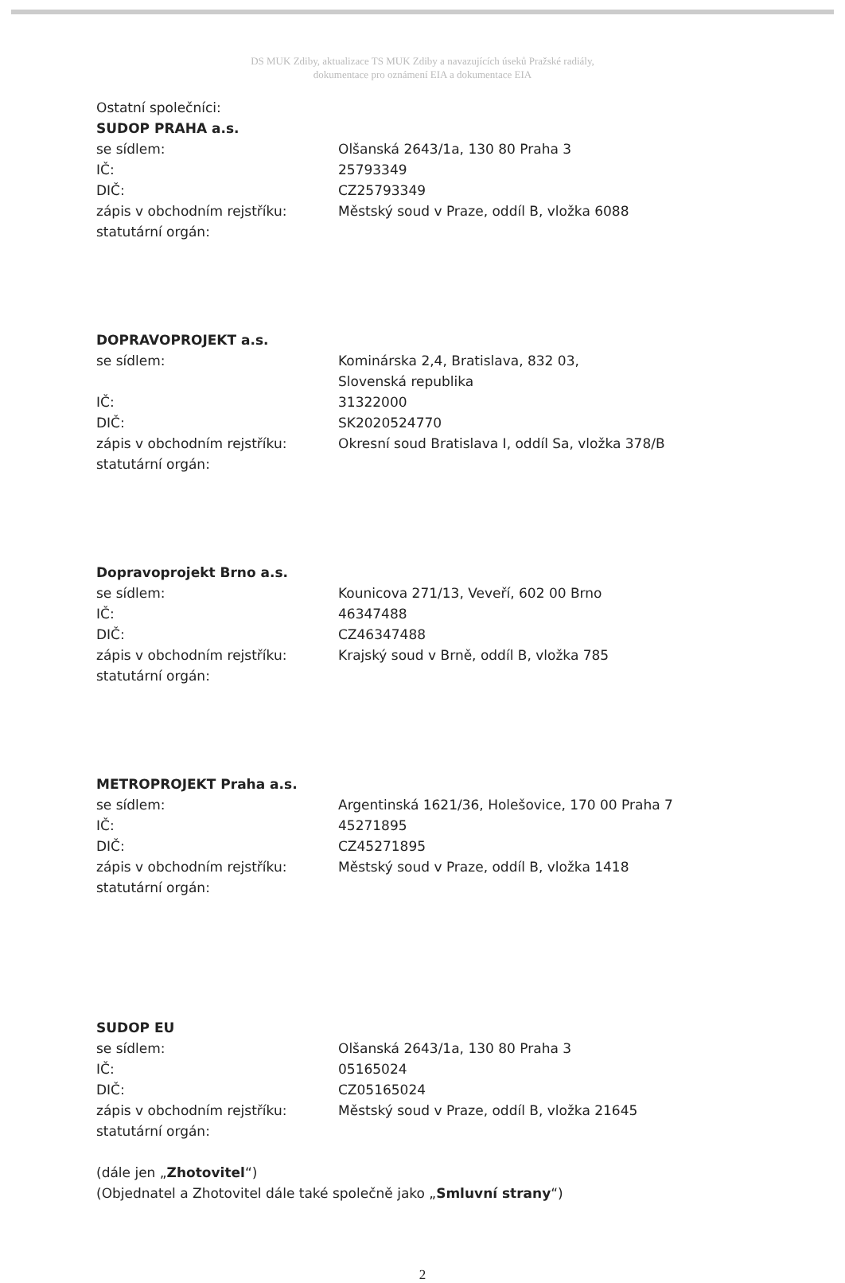DS MUK Zdiby, aktualizace TS MUK Zdiby a navazujících úseků Pražské radiály,
dokumentace pro oznámení EIA a dokumentace EIA
Ostatní společníci:
SUDOP PRAHA a.s.
se sídlem: Olšanská 2643/1a, 130 80 Praha 3
IČ: 25793349
DIČ: CZ25793349
zápis v obchodním rejstříku: Městský soud v Praze, oddíl B, vložka 6088
statutární orgán:
DOPRAVOPROJEKT a.s.
se sídlem: Kominárska 2,4, Bratislava, 832 03,
Slovenská republika
IČ: 31322000
DIČ: SK2020524770
zápis v obchodním rejstříku: Okresní soud Bratislava I, oddíl Sa, vložka 378/B
statutární orgán:
Dopravoprojekt Brno a.s.
se sídlem: Kounicova 271/13, Veveří, 602 00 Brno
IČ: 46347488
DIČ: CZ46347488
zápis v obchodním rejstříku: Krajský soud v Brně, oddíl B, vložka 785
statutární orgán:
METROPROJEKT Praha a.s.
se sídlem: Argentinská 1621/36, Holešovice, 170 00 Praha 7
IČ: 45271895
DIČ: CZ45271895
zápis v obchodním rejstříku: Městský soud v Praze, oddíl B, vložka 1418
statutární orgán:
SUDOP EU
se sídlem: Olšanská 2643/1a, 130 80 Praha 3
IČ: 05165024
DIČ: CZ05165024
zápis v obchodním rejstříku: Městský soud v Praze, oddíl B, vložka 21645
statutární orgán:
(dále jen „ Zhotovitel “)
(Objednatel a Zhotovitel dále také společně jako „ Smluvní strany “)
2